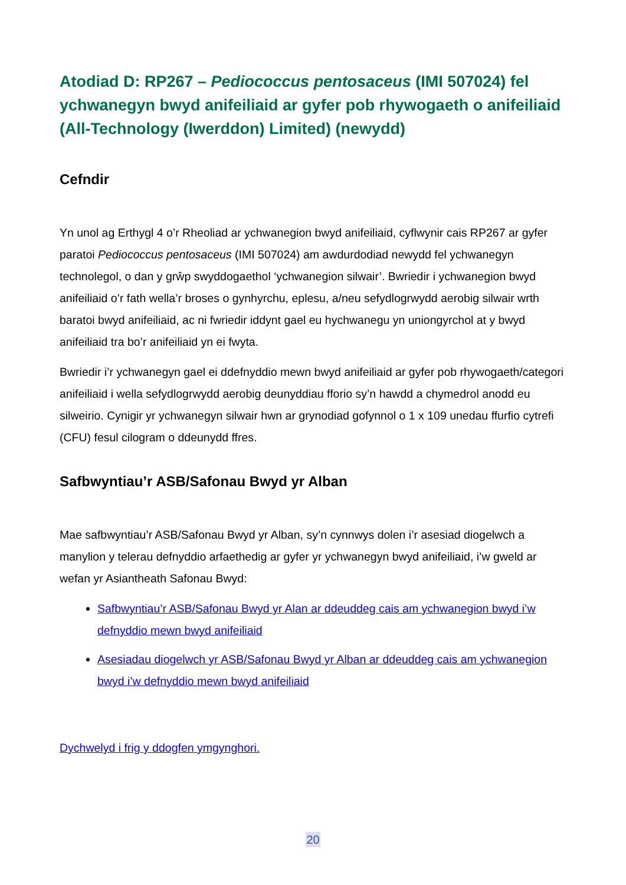Atodiad D: RP267 – Pediococcus pentosaceus (IMI 507024) fel ychwanegyn bwyd anifeiliaid ar gyfer pob rhywogaeth o anifeiliaid (All-Technology (Iwerddon) Limited) (newydd)
Cefndir
Yn unol ag Erthygl 4 o’r Rheoliad ar ychwanegion bwyd anifeiliaid, cyflwynir cais RP267 ar gyfer paratoi Pediococcus pentosaceus (IMI 507024) am awdurdodiad newydd fel ychwanegyn technolegol, o dan y grŵp swyddogaethol ‘ychwanegion silwair’. Bwriedir i ychwanegion bwyd anifeiliaid o’r fath wella’r broses o gynhyrchu, eplesu, a/neu sefydlogrwydd aerobig silwair wrth baratoi bwyd anifeiliaid, ac ni fwriedir iddynt gael eu hychwanegu yn uniongyrchol at y bwyd anifeiliaid tra bo’r anifeiliaid yn ei fwyta.
Bwriedir i’r ychwanegyn gael ei ddefnyddio mewn bwyd anifeiliaid ar gyfer pob rhywogaeth/categori anifeiliaid i wella sefydlogrwydd aerobig deunyddiau fforio sy’n hawdd a chymedrol anodd eu silweirio. Cynigir yr ychwanegyn silwair hwn ar grynodiad gofynnol o 1 x 109 unedau ffurfio cytrefi (CFU) fesul cilogram o ddeunydd ffres.
Safbwyntiau’r ASB/Safonau Bwyd yr Alban
Mae safbwyntiau’r ASB/Safonau Bwyd yr Alban, sy’n cynnwys dolen i’r asesiad diogelwch a manylion y telerau defnyddio arfaethedig ar gyfer yr ychwanegyn bwyd anifeiliaid, i’w gweld ar wefan yr Asiantheath Safonau Bwyd:
Safbwyntiau’r ASB/Safonau Bwyd yr Alan ar ddeuddeg cais am ychwanegion bwyd i’w defnyddio mewn bwyd anifeiliaid
Asesiadau diogelwch yr ASB/Safonau Bwyd yr Alban ar ddeuddeg cais am ychwanegion bwyd i’w defnyddio mewn bwyd anifeiliaid
Dychwelyd i frig y ddogfen ymgynghori.
20